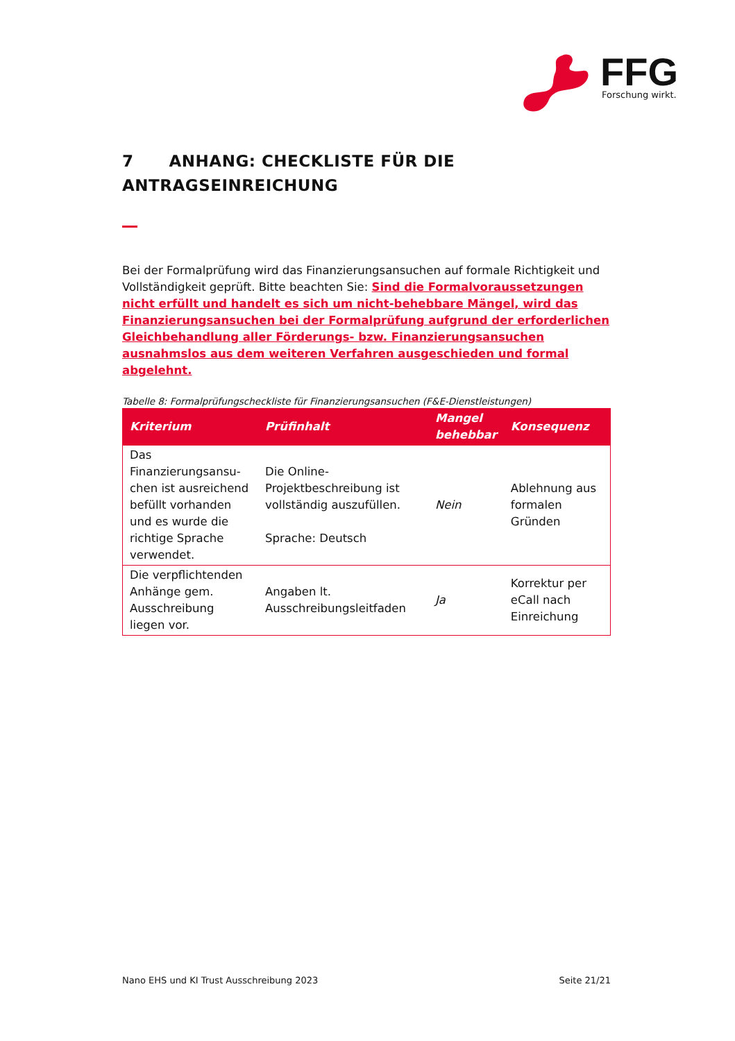FFG
Forschung wirkt.
7 ANHANG: CHECKLISTE FÜR DIE
ANTRAGSEINREICHUNG
Bei der Formalprüfung wird das Finanzierungsansuchen auf formale Richtigkeit und Vollständigkeit geprüft. Bitte beachten Sie: Sind die Formalvoraussetzungen nicht erfüllt und handelt es sich um nicht-behebbare Mängel, wird das Finanzierungsansuchen bei der Formalprüfung aufgrund der erforderlichen Gleichbehandlung aller Förderungs- bzw. Finanzierungsansuchen ausnahmslos aus dem weiteren Verfahren ausgeschieden und formal abgelehnt.
Tabelle 8: Formalprüfungscheckliste für Finanzierungsansuchen (F&E-Dienstleistungen)
| Kriterium | Prüfinhalt | Mangel behebbar | Konsequenz |
| --- | --- | --- | --- |
| Das Finanzierungsansu-chen ist ausreichend befüllt vorhanden und es wurde die richtige Sprache verwendet. | Die Online-Projektbeschreibung ist vollständig auszufüllen. Sprache: Deutsch | Nein | Ablehnung aus formalen Gründen |
| Die verpflichtenden Anhänge gem. Ausschreibung liegen vor. | Angaben lt. Ausschreibungsleitfaden | Ja | Korrektur per eCall nach Einreichung |
Nano EHS und KI Trust Ausschreibung 2023 Seite 21/21